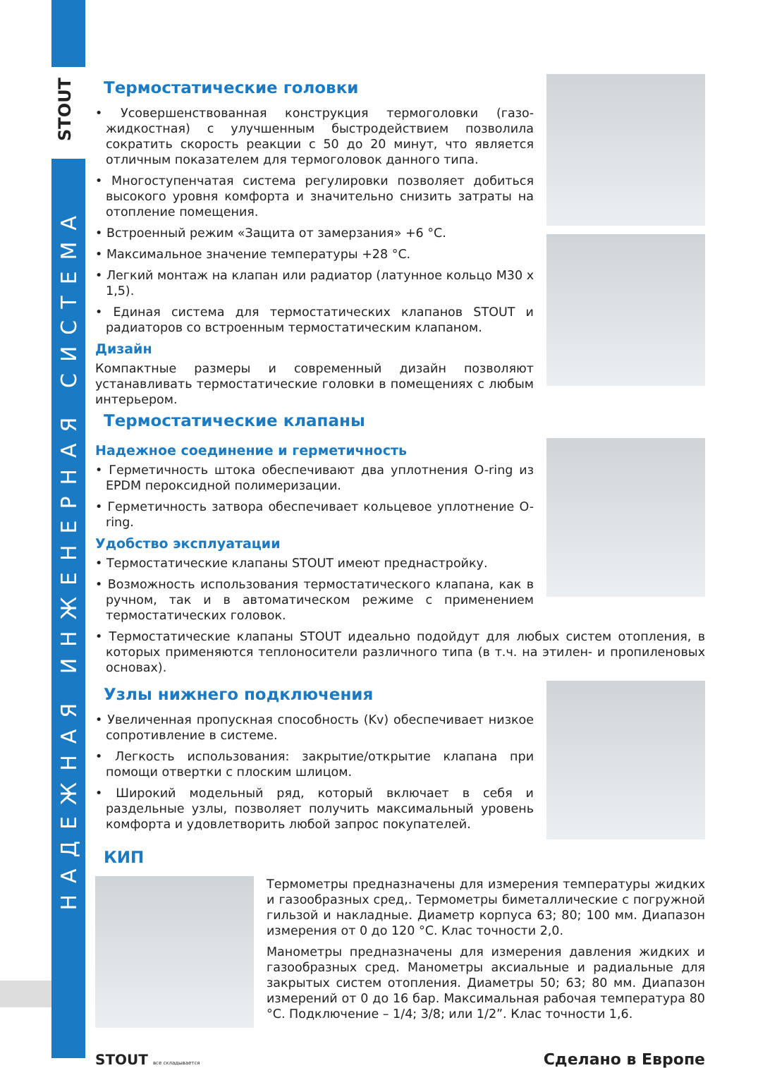STOUT
НАДЕЖНАЯ ИНЖЕНЕРНАЯ СИСТЕМА
Термостатические головки
• Усовершенствованная конструкция термоголовки (газо-жидкостная) с улучшенным быстродействием позволила сократить скорость реакции с 50 до 20 минут, что является отличным показателем для термоголовок данного типа.
• Многоступенчатая система регулировки позволяет добиться высокого уровня комфорта и значительно снизить затраты на отопление помещения.
• Встроенный режим «Защита от замерзания» +6 °C.
• Максимальное значение температуры +28 °C.
• Легкий монтаж на клапан или радиатор (латунное кольцо M30 x 1,5).
• Единая система для термостатических клапанов STOUT и радиаторов со встроенным термостатическим клапаном.
Дизайн
Компактные размеры и современный дизайн позволяют устанавливать термостатические головки в помещениях с любым интерьером.
Термостатические клапаны
Надежное соединение и герметичность
• Герметичность штока обеспечивают два уплотнения O-ring из EPDM пероксидной полимеризации.
• Герметичность затвора обеспечивает кольцевое уплотнение O-ring.
Удобство эксплуатации
• Термостатические клапаны STOUT имеют преднастройку.
• Возможность использования термостатического клапана, как в ручном, так и в автоматическом режиме с применением термостатических головок.
• Термостатические клапаны STOUT идеально подойдут для любых систем отопления, в которых применяются теплоносители различного типа (в т.ч. на этилен- и пропиленовых основах).
Узлы нижнего подключения
• Увеличенная пропускная способность (Kv) обеспечивает низкое сопротивление в системе.
• Легкость использования: закрытие/открытие клапана при помощи отвертки с плоским шлицом.
• Широкий модельный ряд, который включает в себя и раздельные узлы, позволяет получить максимальный уровень комфорта и удовлетворить любой запрос покупателей.
КИП
Термометры предназначены для измерения температуры жидких и газообразных сред,. Термометры биметаллические с погружной гильзой и накладные. Диаметр корпуса 63; 80; 100 мм. Диапазон измерения от 0 до 120 °C. Клас точности 2,0.
Манометры предназначены для измерения давления жидких и газообразных сред. Манометры аксиальные и радиальные для закрытых систем отопления. Диаметры 50; 63; 80 мм. Диапазон измерений от 0 до 16 бар. Максимальная рабочая температура 80 °C. Подключение – 1/4; 3/8; или 1/2”. Клас точности 1,6.
STOUT все складывается
Сделано в Европе